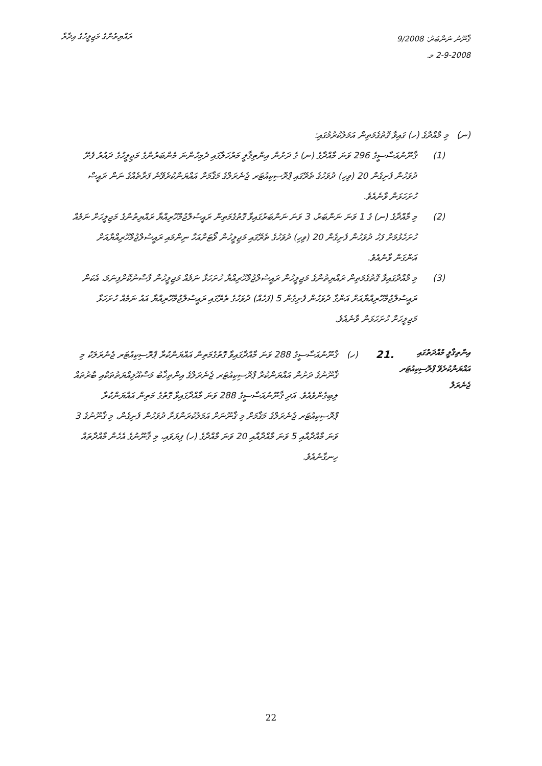ޤާނޫނު ނަންބަރު: 9/2008
2-9-2008 މ.
ރައްޔިތުންގެ މަޖިލީހުގެ އިދާރާ
(ނ) މި މާއްދާގެ (ހ) ގައިވާ ގޮތުގެމަތިން އަމަލުކުރުމުގައި:
(1) ޤާނޫނުއަސާސީގެ 296 ވަނަ މާއްދާގެ (ނ) ގެ ދަށުން އިންތިޤާލީ މަރުހަލާގައި ދެމިހުންނަ މެންބަރުންގެ މަޖިލީހުގެ ދައުރު ފެށޭ ދުވަހުން ފެށިގެން 20 (ވިހި) ދުވަހުގެ ތެރޭގައި ޕްރޮސިކިއުޓަރ ޖެނެރަލްގެ މަޤާމަށް އައްޔަންކުރެވޭނެ ފަރާތެއްގެ ނަން ރައީސް ހުށަހަޅަން ވާނެއެވެ.
(2) މި މާއްދާގެ (ނ) ގެ 1 ވަނަ ނަންބަރު، 3 ވަނަ ނަންބަރުގައިވާ ގޮތުގެމަތިން ރައީސުލްޖުމްހޫރިއްޔާ ރައްޔިތުންގެ މަޖިލީހަށް ނަމެއް ހުށަހެޅުމަށް ފަހު ދުވަހުން ފެށިގެން 20 (ވިހި) ދުވަހުގެ ތެރޭގައި މަޖިލީހުން ވޯޓަށްއަހާ ނިންމައި ރައީސުލްޖުމްހޫރިއްޔާއަށް އަންގަން ވާނެއެވެ.
(3) މި މާއްދާގައިވާ ގޮތުގެމަތިން ރައްޔިތުންގެ މަޖިލީހުން ރައީސުލްޖުމްހޫރިއްޔާ ހުށަހަޅާ ނަމެއް މަޖިލީހުން ފާސްނުކޮށްފިނަމަ، އެކަން ރައީސުލްޖުމްހޫރިއްޔާއަށް އަންގާ ދުވަހުން ފެށިގެން 5 (ފަހެއް) ދުވަހުގެ ތެރޭގައި ރައީސުލްޖުމްހޫރިއްޔާ އައު ނަމެއް ހުށަހަޅާ މަޖިލީހަށް ހުށަހަޅަން ވާނެއެވެ.
އިންތިޤާލީ މުއްދަތުގައި އައްޔަންކުރެވޭ ޕްރޮސިކިއުޓަރ ޖެނެރަލް
.21
(ހ) ޤާނޫނުއަސާސީގެ 288 ވަނަ މާއްދާގައިވާ ގޮތުގެމަތިން އައްޔަންކުރާ ޕްރޮސިކިއުޓަރ ޖެނެރަލަކު މި ޤާނޫނުގެ ދަށުން އައްޔަންކުރާ ޕްރޮސިކިއުޓަރ ޖެނެރަލްގެ އިންތިޚާބު މަސްއޫލިއްޔަތުތަކާއި ބާރުތައް ލިބިގެންވެއެވެ. އަދި ޤާނޫނުއަސާސީގެ 288 ވަނަ މާއްދާގައިވާ ގޮތުގެ މަތިން އައްޔަންކުރާ ޕްރޮސިކިއުޓަރ ޖެނެރަލްގެ މަޤާމަށް މި ޤާނޫނަށް އަމަލުކުރަންފަށާ ދުވަހުން ފެށިގެން، މި ޤާނޫނުގެ 3 ވަނަ މާއްދާއާއި 5 ވަނަ މާއްދާއާއި 20 ވަނަ މާއްދާގެ (ހ) ފިޔަވައި، މި ޤާނޫނުގެ އެހެން މާއްދާތައް ހިނގާނެއެވެ.
22